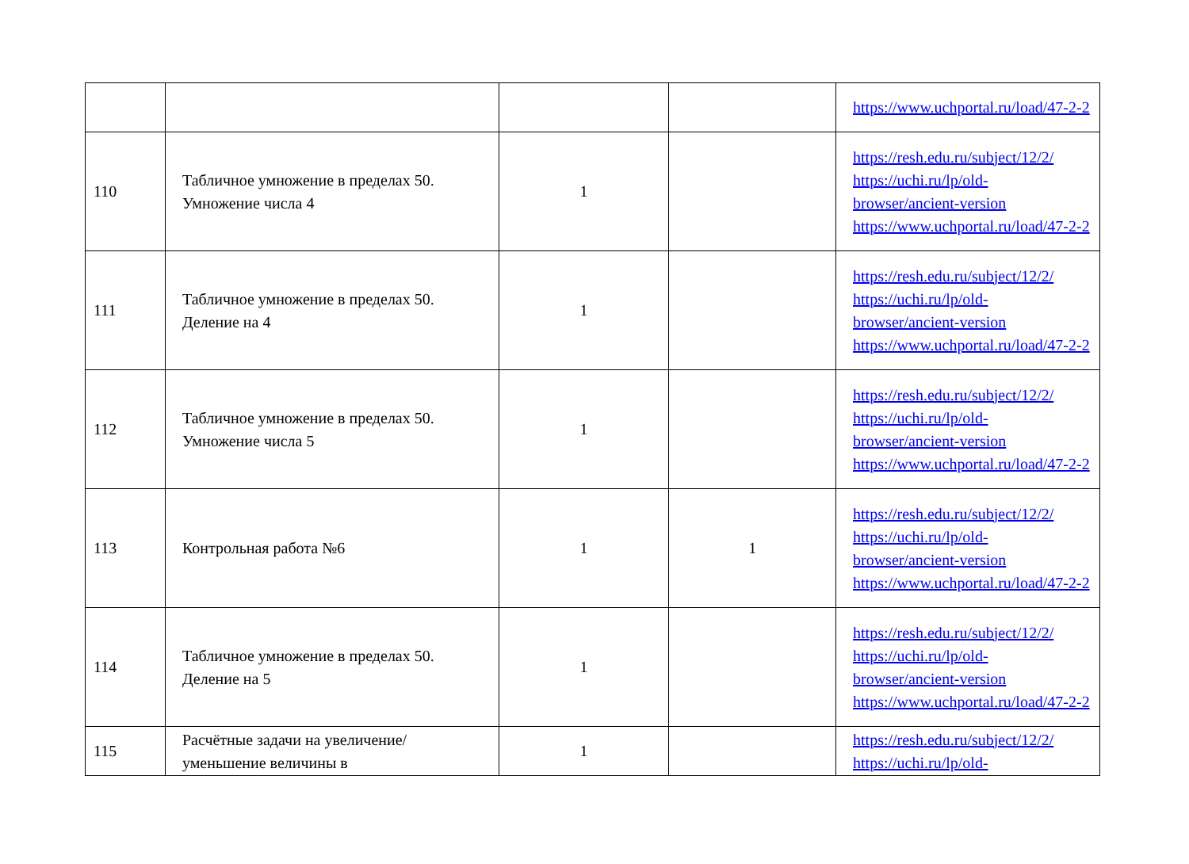| | | | | https://www.uchportal.ru/load/47-2-2 |
| 110 | Табличное умножение в пределах 50. Умножение числа 4 | 1 | | https://resh.edu.ru/subject/12/2/ https://uchi.ru/lp/old-browser/ancient-version https://www.uchportal.ru/load/47-2-2 |
| 111 | Табличное умножение в пределах 50. Деление на 4 | 1 | | https://resh.edu.ru/subject/12/2/ https://uchi.ru/lp/old-browser/ancient-version https://www.uchportal.ru/load/47-2-2 |
| 112 | Табличное умножение в пределах 50. Умножение числа 5 | 1 | | https://resh.edu.ru/subject/12/2/ https://uchi.ru/lp/old-browser/ancient-version https://www.uchportal.ru/load/47-2-2 |
| 113 | Контрольная работа №6 | 1 | 1 | https://resh.edu.ru/subject/12/2/ https://uchi.ru/lp/old-browser/ancient-version https://www.uchportal.ru/load/47-2-2 |
| 114 | Табличное умножение в пределах 50. Деление на 5 | 1 | | https://resh.edu.ru/subject/12/2/ https://uchi.ru/lp/old-browser/ancient-version https://www.uchportal.ru/load/47-2-2 |
| 115 | Расчётные задачи на увеличение/уменьшение величины в | 1 | | https://resh.edu.ru/subject/12/2/ https://uchi.ru/lp/old- |